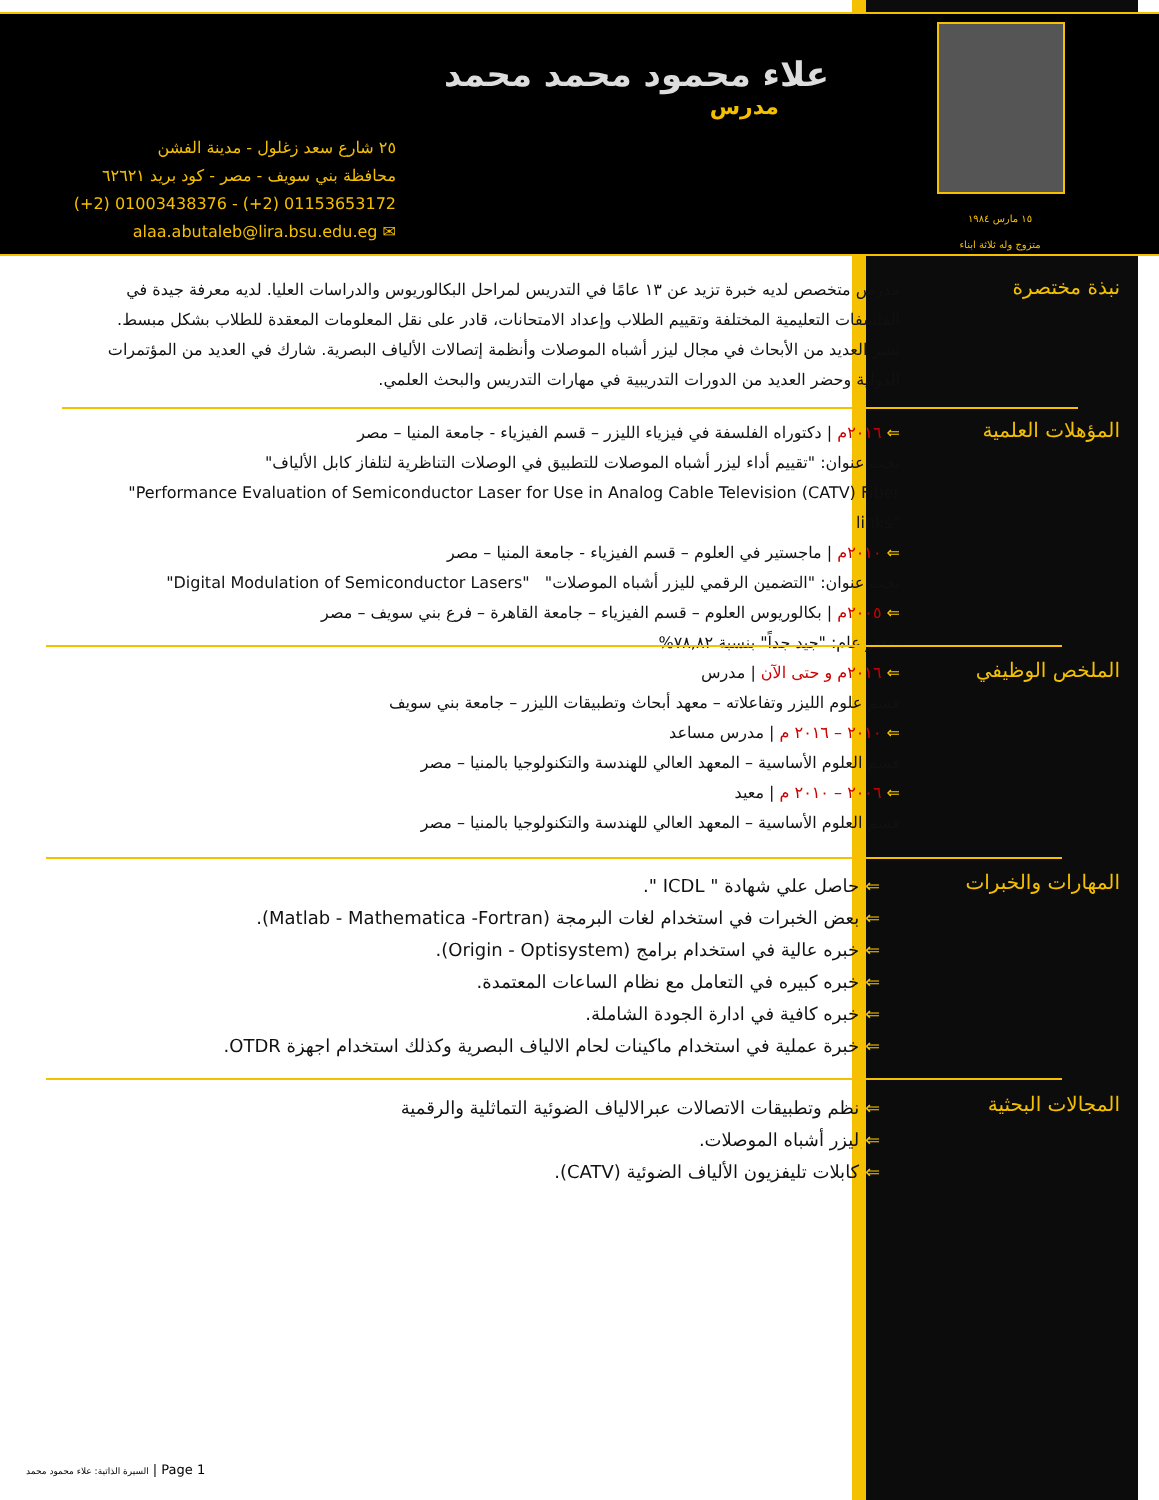علاء محمود محمد محمد
مدرس
٢٥ شارع سعد زغلول - مدينة الفشن
محافظة بني سويف - مصر - كود بريد ٦٢٦٢١
(+2) 01003438376 - (+2) 01153653172
alaa.abutaleb@lira.bsu.edu.eg ✉
١٥ مارس ١٩٨٤
متزوج وله ثلاثة ابناء
نبذة مختصرة
مدرس متخصص لديه خبرة تزيد عن ١٣ عامًا في التدريس لمراحل البكالوريوس والدراسات العليا. لديه معرفة جيدة في الفلسفات التعليمية المختلفة وتقييم الطلاب وإعداد الامتحانات، قادر على نقل المعلومات المعقدة للطلاب بشكل مبسط. نشر العديد من الأبحاث في مجال ليزر أشباه الموصلات وأنظمة إتصالات الألياف البصرية. شارك في العديد من المؤتمرات الدولية وحضر العديد من الدورات التدريبية في مهارات التدريس والبحث العلمي.
المؤهلات العلمية
⇐ ٢٠١٦م | دكتوراه الفلسفة في فيزياء الليزر – قسم الفيزياء - جامعة المنيا – مصر
تحت عنوان: "تقييم أداء ليزر أشباه الموصلات للتطبيق في الوصلات التناظرية لتلفاز كابل الألياف"
"Performance Evaluation of Semiconductor Laser for Use in Analog Cable Television (CATV) Fiber links"
⇐ ٢٠١٠م | ماجستير في العلوم – قسم الفيزياء - جامعة المنيا – مصر
تحت عنوان: "التضمين الرقمي لليزر أشباه الموصلات" "Digital Modulation of Semiconductor Lasers"
⇐ ٢٠٠٥م | بكالوريوس العلوم – قسم الفيزياء – جامعة القاهرة – فرع بني سويف – مصر
تقدير عام: "جيد جداً" بنسبة ٧٨,٨٢%
الملخص الوظيفي
⇐ ٢٠١٦م و حتى الآن | مدرس
قسم علوم الليزر وتفاعلاته – معهد أبحاث وتطبيقات الليزر – جامعة بني سويف
⇐ ٢٠١٠ – ٢٠١٦ م | مدرس مساعد
قسم العلوم الأساسية – المعهد العالي للهندسة والتكنولوجيا بالمنيا – مصر
⇐ ٢٠٠٦ – ٢٠١٠ م | معيد
قسم العلوم الأساسية – المعهد العالي للهندسة والتكنولوجيا بالمنيا – مصر
المهارات والخبرات
⇐ حاصل علي شهادة " ICDL ".
⇐ بعض الخبرات في استخدام لغات البرمجة (Matlab - Mathematica -Fortran).
⇐ خبره عالية في استخدام برامج (Origin - Optisystem).
⇐ خبره كبيره في التعامل مع نظام الساعات المعتمدة.
⇐ خبره كافية في ادارة الجودة الشاملة.
⇐ خبرة عملية في استخدام ماكينات لحام الالياف البصرية وكذلك استخدام اجهزة OTDR.
المجالات البحثية
⇐ نظم وتطبيقات الاتصالات عبرالالياف الضوئية التماثلية والرقمية
⇐ ليزر أشباه الموصلات.
⇐ كابلات تليفزيون الألياف الضوئية (CATV).
السيرة الذاتية: علاء محمود محمد | Page 1